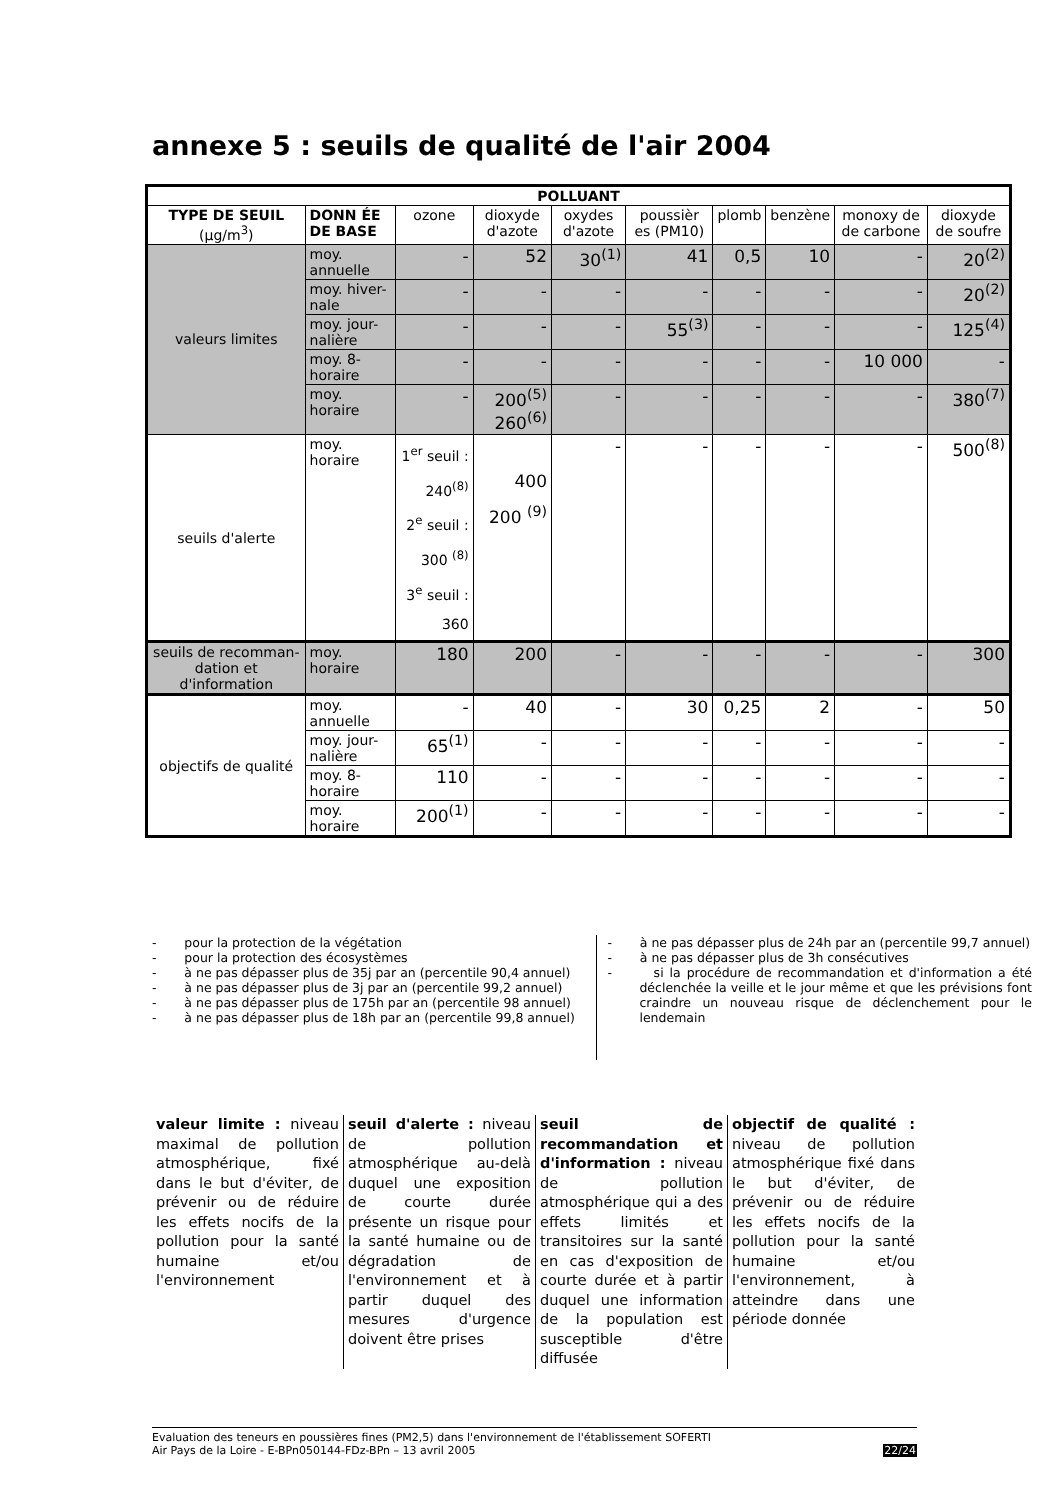annexe 5 : seuils de qualité de l'air 2004
| POLLUANT | | | | | | | | | |
| --- | --- | --- | --- | --- | --- | --- | --- | --- | --- |
| TYPE DE SEUIL (µg/m<sup>3</sup>) | DONN ÉE DE BASE | ozone | dioxyde d'azote | oxydes d'azote | poussièr es (PM10) | plomb | benzène | monoxy de de carbone | dioxyde de soufre |
| valeurs limites | moy. annuelle | - | 52 | 30<sup>(1)</sup> | 41 | 0,5 | 10 | - | 20<sup>(2)</sup> |
| | moy. hiver-nale | - | - | - | - | - | - | - | 20<sup>(2)</sup> |
| | moy. jour-nalière | - | - | - | 55<sup>(3)</sup> | - | - | - | 125<sup>(4)</sup> |
| | moy. 8-horaire | - | - | - | - | - | - | 10 000 | - |
| | moy. horaire | - | 200<sup>(5)</sup> 260<sup>(6)</sup> | - | - | - | - | - | 380<sup>(7)</sup> |
| seuils d'alerte | moy. horaire | 1<sup>er</sup> seuil : 240<sup>(8)</sup> 2<sup>e</sup> seuil : 300 <sup>(8)</sup> 3<sup>e</sup> seuil : 360 | 400 200 <sup>(9)</sup> | - | - | - | - | - | 500<sup>(8)</sup> |
| seuils de recomman-dation et d'information | moy. horaire | 180 | 200 | - | - | - | - | - | 300 |
| objectifs de qualité | moy. annuelle | - | 40 | - | 30 | 0,25 | 2 | - | 50 |
| | moy. jour-nalière | 65<sup>(1)</sup> | - | - | - | - | - | - | - |
| | moy. 8-horaire | 110 | - | - | - | - | - | - | - |
| | moy. horaire | 200<sup>(1)</sup> | - | - | - | - | - | - | - |
- pour la protection de la végétation
- pour la protection des écosystèmes
- à ne pas dépasser plus de 35j par an (percentile 90,4 annuel)
- à ne pas dépasser plus de 3j par an (percentile 99,2 annuel)
- à ne pas dépasser plus de 175h par an (percentile 98 annuel)
- à ne pas dépasser plus de 18h par an (percentile 99,8 annuel)
- à ne pas dépasser plus de 24h par an (percentile 99,7 annuel)
- à ne pas dépasser plus de 3h consécutives
- si la procédure de recommandation et d'information a été déclenchée la veille et le jour même et que les prévisions font craindre un nouveau risque de déclenchement pour le lendemain
valeur limite : niveau maximal de pollution atmosphérique, fixé dans le but d'éviter, de prévenir ou de réduire les effets nocifs de la pollution pour la santé humaine et/ou l'environnement
seuil d'alerte : niveau de pollution atmosphérique au-delà duquel une exposition de courte durée présente un risque pour la santé humaine ou de dégradation de l'environnement et à partir duquel des mesures d'urgence doivent être prises
seuil de recommandation et d'information : niveau de pollution atmosphérique qui a des effets limités et transitoires sur la santé en cas d'exposition de courte durée et à partir duquel une information de la population est susceptible d'être diffusée
objectif de qualité : niveau de pollution atmosphérique fixé dans le but d'éviter, de prévenir ou de réduire les effets nocifs de la pollution pour la santé humaine et/ou l'environnement, à atteindre dans une période donnée
Evaluation des teneurs en poussières fines (PM2,5) dans l'environnement de l'établissement SOFERTI
Air Pays de la Loire - E-BPn050144-FDz-BPn – 13 avril 2005
22/24